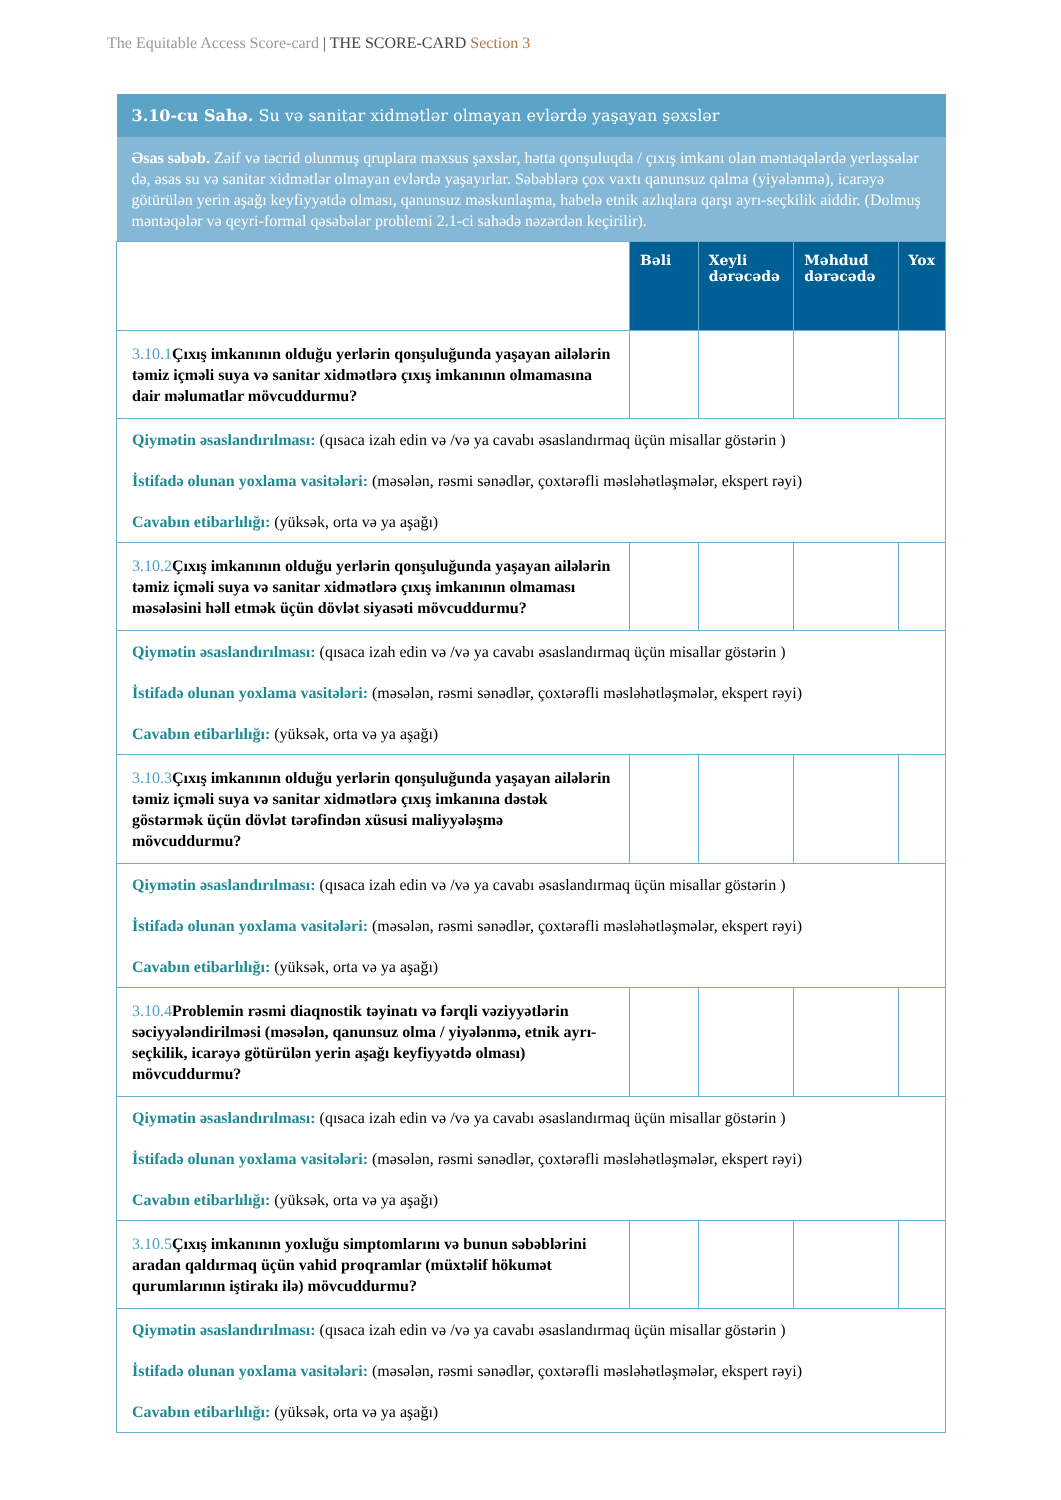The Equitable Access Score-card | THE SCORE-CARD Section 3
| 3.10-cu Sahə. Su və sanitar xidmətlər olmayan evlərdə yaşayan şəxslər | | | | |
| Əsas səbəb. Zəif və təcrid olunmuş qruplara məxsus şəxslər, hətta qonşuluqda / çıxış imkanı olan məntəqələrdə yerləşsələr də, əsas su və sanitar xidmətlər olmayan evlərdə yaşayırlar. Səbəblərə çox vaxtı qanunsuz qalma (yiyələnmə), icarəyə götürülən yerin aşağı keyfiyyətdə olması, qanunsuz məskunlaşma, habelə etnik azlıqlara qarşı ayrı-seçkilik aiddir. (Dolmuş məntəqələr və qeyri-formal qəsəbələr problemi 2.1-ci sahədə nəzərdən keçirilir). | | | | |
| | Bəli | Xeyli dərəcədə | Məhdud dərəcədə | Yox |
| 3.10.1 Çıxış imkanının olduğu yerlərin qonşuluğunda yaşayan ailələrin təmiz içməli suya və sanitar xidmətlərə çıxış imkanının olmamasına dair məlumatlar mövcuddurmu? | | | | |
| Qiymətin əsaslandırılması: (qısaca izah edin və /və ya cavabı əsaslandırmaq üçün misallar göstərin ) İstifadə olunan yoxlama vasitələri: (məsələn, rəsmi sənədlər, çoxtərəfli məsləhətləşmələr, ekspert rəyi) Cavabın etibarlılığı: (yüksək, orta və ya aşağı) | | | | |
| 3.10.2 Çıxış imkanının olduğu yerlərin qonşuluğunda yaşayan ailələrin təmiz içməli suya və sanitar xidmətlərə çıxış imkanının olmaması məsələsini həll etmək üçün dövlət siyasəti mövcuddurmu? | | | | |
| Qiymətin əsaslandırılması: (qısaca izah edin və /və ya cavabı əsaslandırmaq üçün misallar göstərin ) İstifadə olunan yoxlama vasitələri: (məsələn, rəsmi sənədlər, çoxtərəfli məsləhətləşmələr, ekspert rəyi) Cavabın etibarlılığı: (yüksək, orta və ya aşağı) | | | | |
| 3.10.3 Çıxış imkanının olduğu yerlərin qonşuluğunda yaşayan ailələrin təmiz içməli suya və sanitar xidmətlərə çıxış imkanına dəstək göstərmək üçün dövlət tərəfindən xüsusi maliyyələşmə mövcuddurmu? | | | | |
| Qiymətin əsaslandırılması: (qısaca izah edin və /və ya cavabı əsaslandırmaq üçün misallar göstərin ) İstifadə olunan yoxlama vasitələri: (məsələn, rəsmi sənədlər, çoxtərəfli məsləhətləşmələr, ekspert rəyi) Cavabın etibarlılığı: (yüksək, orta və ya aşağı) | | | | |
| 3.10.4 Problemin rəsmi diaqnostik təyinatı və fərqli vəziyyətlərin səciyyələndirilməsi (məsələn, qanunsuz olma / yiyələnmə, etnik ayrı-seçkilik, icarəyə götürülən yerin aşağı keyfiyyətdə olması) mövcuddurmu? | | | | |
| Qiymətin əsaslandırılması: (qısaca izah edin və /və ya cavabı əsaslandırmaq üçün misallar göstərin ) İstifadə olunan yoxlama vasitələri: (məsələn, rəsmi sənədlər, çoxtərəfli məsləhətləşmələr, ekspert rəyi) Cavabın etibarlılığı: (yüksək, orta və ya aşağı) | | | | |
| 3.10.5 Çıxış imkanının yoxluğu simptomlarını və bunun səbəblərini aradan qaldırmaq üçün vahid proqramlar (müxtəlif hökumət qurumlarının iştirakı ilə) mövcuddurmu? | | | | |
| Qiymətin əsaslandırılması: (qısaca izah edin və /və ya cavabı əsaslandırmaq üçün misallar göstərin ) İstifadə olunan yoxlama vasitələri: (məsələn, rəsmi sənədlər, çoxtərəfli məsləhətləşmələr, ekspert rəyi) Cavabın etibarlılığı: (yüksək, orta və ya aşağı) | | | | |